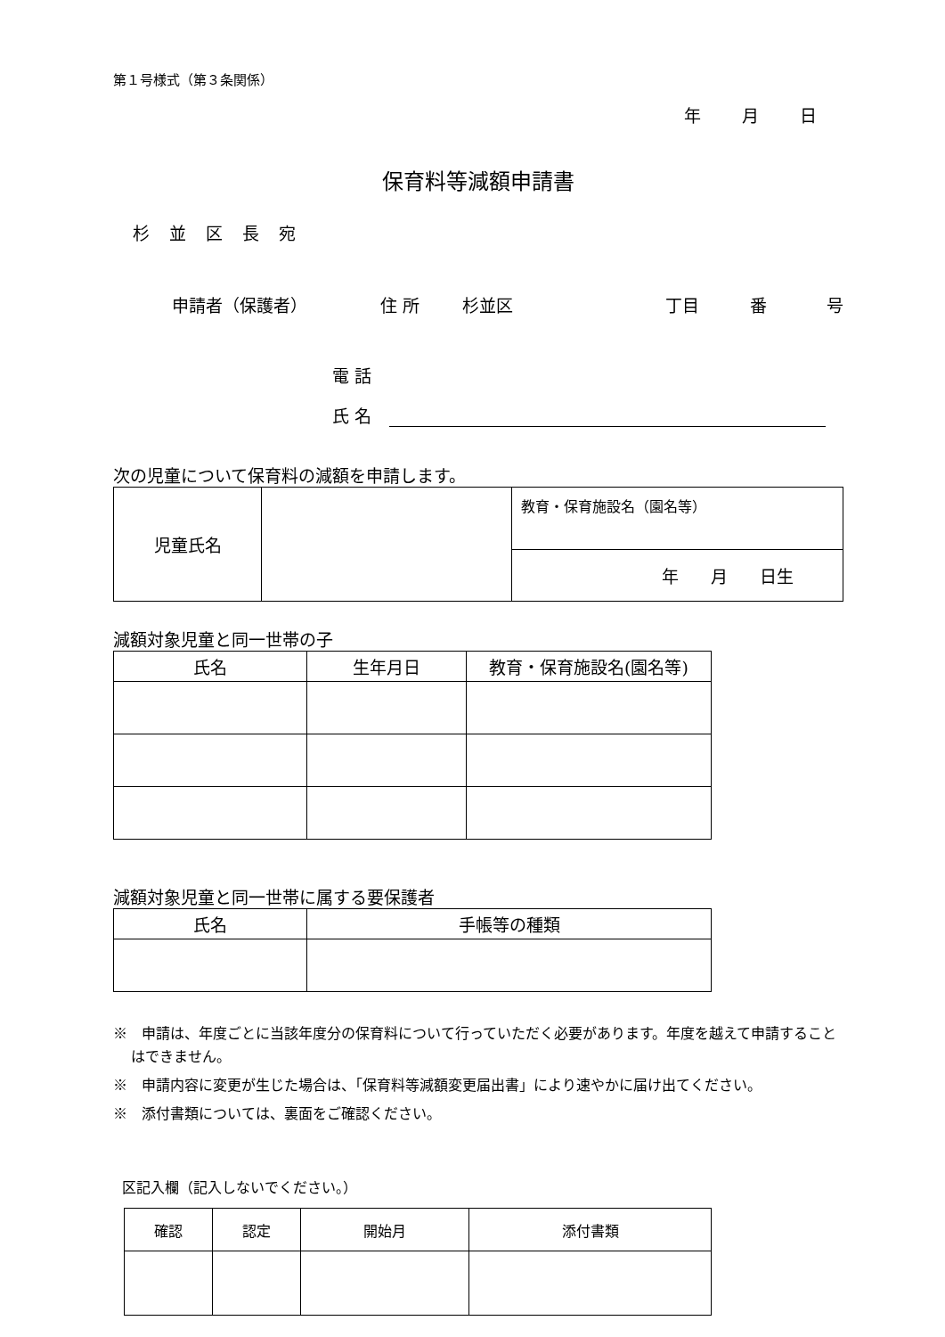第１号様式（第３条関係）
年 月 日
保育料等減額申請書
杉並区長宛
申請者（保護者） 住 所 杉並区 丁目 番 号
電 話
氏 名
次の児童について保育料の減額を申請します。
| 児童氏名 | | 教育・保育施設名（園名等） |
| | | 年 月 日生 |
減額対象児童と同一世帯の子
| 氏名 | 生年月日 | 教育・保育施設名(園名等) |
| --- | --- | --- |
減額対象児童と同一世帯に属する要保護者
| 氏名 | 手帳等の種類 |
| --- | --- |
※　申請は、年度ごとに当該年度分の保育料について行っていただく必要があります。年度を越えて申請することはできません。
※　申請内容に変更が生じた場合は、「保育料等減額変更届出書」により速やかに届け出てください。
※　添付書類については、裏面をご確認ください。
区記入欄（記入しないでください。）
| 確認 | 認定 | 開始月 | 添付書類 |
| --- | --- | --- | --- |